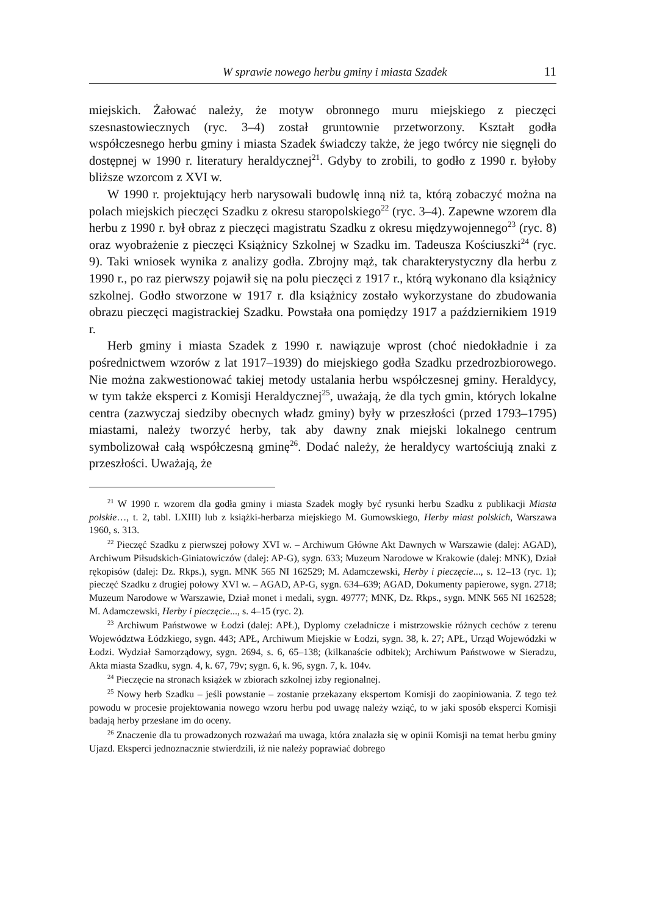W sprawie nowego herbu gminy i miasta Szadek 11
miejskich. Żałować należy, że motyw obronnego muru miejskiego z pieczęci szesnastowiecznych (ryc. 3–4) został gruntownie przetworzony. Kształt godła współczesnego herbu gminy i miasta Szadek świadczy także, że jego twórcy nie sięgnęli do dostępnej w 1990 r. literatury heraldycznej<sup>21</sup>. Gdyby to zrobili, to godło z 1990 r. byłoby bliższe wzorcom z XVI w.
W 1990 r. projektujący herb narysowali budowlę inną niż ta, którą zobaczyć można na polach miejskich pieczęci Szadku z okresu staropolskiego<sup>22</sup> (ryc. 3–4). Zapewne wzorem dla herbu z 1990 r. był obraz z pieczęci magistratu Szadku z okresu międzywojennego<sup>23</sup> (ryc. 8) oraz wyobrażenie z pieczęci Książnicy Szkolnej w Szadku im. Tadeusza Kościuszki<sup>24</sup> (ryc. 9). Taki wniosek wynika z analizy godła. Zbrojny mąż, tak charakterystyczny dla herbu z 1990 r., po raz pierwszy pojawił się na polu pieczęci z 1917 r., którą wykonano dla książnicy szkolnej. Godło stworzone w 1917 r. dla książnicy zostało wykorzystane do zbudowania obrazu pieczęci magistrackiej Szadku. Powstała ona pomiędzy 1917 a październikiem 1919 r.
Herb gminy i miasta Szadek z 1990 r. nawiązuje wprost (choć niedokładnie i za pośrednictwem wzorów z lat 1917–1939) do miejskiego godła Szadku przedrozbiorowego. Nie można zakwestionować takiej metody ustalania herbu współczesnej gminy. Heraldycy, w tym także eksperci z Komisji Heraldycznej<sup>25</sup>, uważają, że dla tych gmin, których lokalne centra (zazwyczaj siedziby obecnych władz gminy) były w przeszłości (przed 1793–1795) miastami, należy tworzyć herby, tak aby dawny znak miejski lokalnego centrum symbolizował całą współczesną gminę<sup>26</sup>. Dodać należy, że heraldycy wartościują znaki z przeszłości. Uważają, że
<sup>21</sup> W 1990 r. wzorem dla godła gminy i miasta Szadek mogły być rysunki herbu Szadku z publikacji Miasta polskie…, t. 2, tabl. LXIII) lub z książki-herbarza miejskiego M. Gumowskiego, Herby miast polskich, Warszawa 1960, s. 313.
<sup>22</sup> Pieczęć Szadku z pierwszej połowy XVI w. – Archiwum Główne Akt Dawnych w Warszawie (dalej: AGAD), Archiwum Piłsudskich-Giniatowiczów (dalej: AP-G), sygn. 633; Muzeum Narodowe w Krakowie (dalej: MNK), Dział rękopisów (dalej: Dz. Rkps.), sygn. MNK 565 NI 162529; M. Adamczewski, Herby i pieczęcie..., s. 12–13 (ryc. 1); pieczęć Szadku z drugiej połowy XVI w. – AGAD, AP-G, sygn. 634–639; AGAD, Dokumenty papierowe, sygn. 2718; Muzeum Narodowe w Warszawie, Dział monet i medali, sygn. 49777; MNK, Dz. Rkps., sygn. MNK 565 NI 162528; M. Adamczewski, Herby i pieczęcie..., s. 4–15 (ryc. 2).
<sup>23</sup> Archiwum Państwowe w Łodzi (dalej: APŁ), Dyplomy czeladnicze i mistrzowskie różnych cechów z terenu Województwa Łódzkiego, sygn. 443; APŁ, Archiwum Miejskie w Łodzi, sygn. 38, k. 27; APŁ, Urząd Wojewódzki w Łodzi. Wydział Samorządowy, sygn. 2694, s. 6, 65–138; (kilkanaście odbitek); Archiwum Państwowe w Sieradzu, Akta miasta Szadku, sygn. 4, k. 67, 79v; sygn. 6, k. 96, sygn. 7, k. 104v.
<sup>24</sup> Pieczęcie na stronach książek w zbiorach szkolnej izby regionalnej.
<sup>25</sup> Nowy herb Szadku – jeśli powstanie – zostanie przekazany ekspertom Komisji do zaopiniowania. Z tego też powodu w procesie projektowania nowego wzoru herbu pod uwagę należy wziąć, to w jaki sposób eksperci Komisji badają herby przesłane im do oceny.
<sup>26</sup> Znaczenie dla tu prowadzonych rozważań ma uwaga, która znalazła się w opinii Komisji na temat herbu gminy Ujazd. Eksperci jednoznacznie stwierdzili, iż nie należy poprawiać dobrego